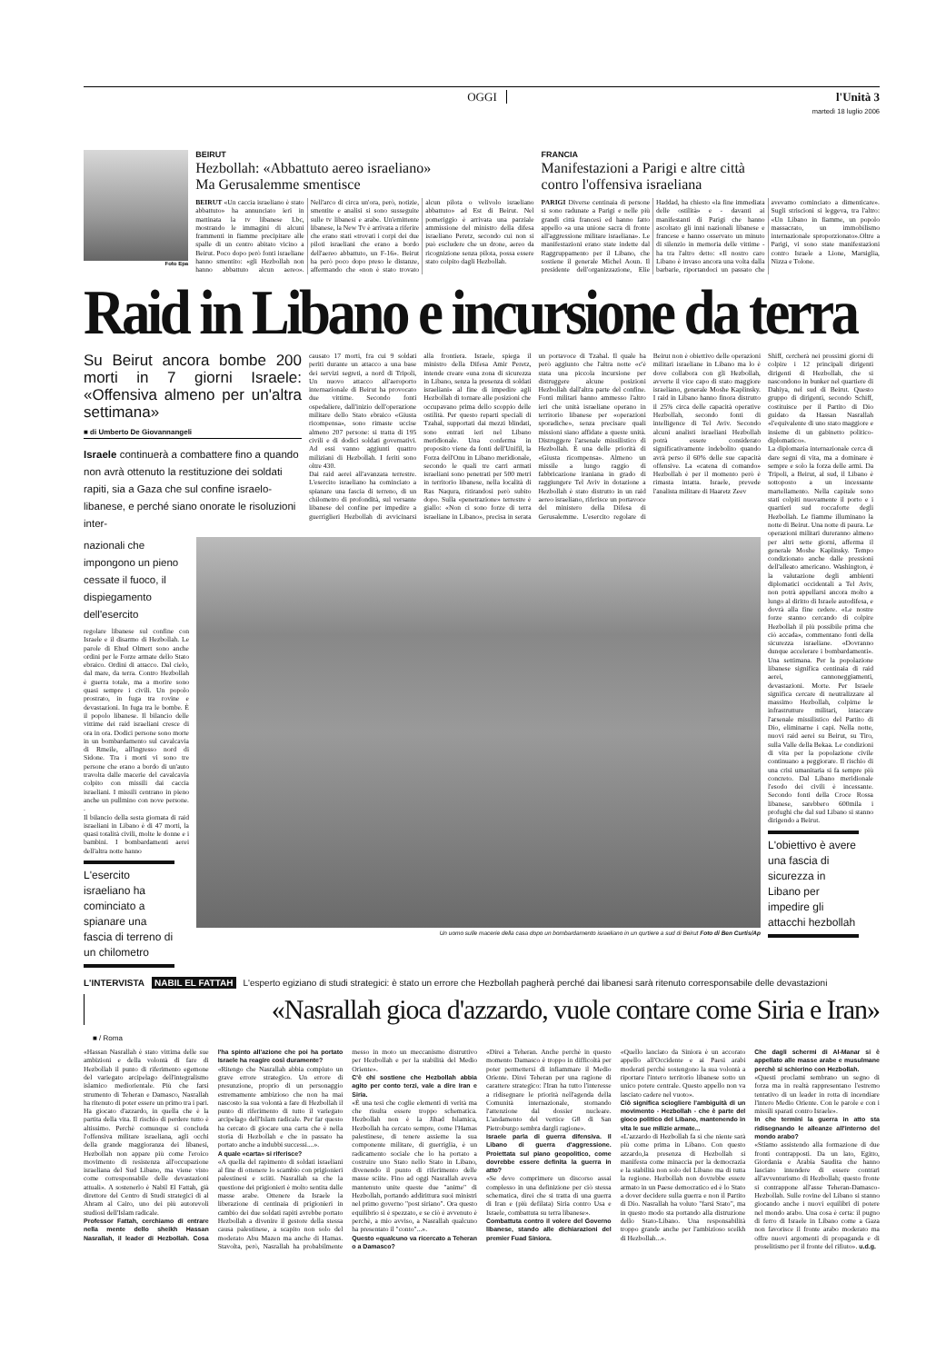OGGI l'Unità 3
martedì 18 luglio 2006
Foto Epa
BEIRUT
Hezbollah: «Abbattuto aereo israeliano»
Ma Gerusalemme smentisce
BEIRUT «Un caccia israeliano è stato abbattuto» ha annunciato ieri in mattinata la tv libanese Lbc, mostrando le immagini di alcuni frammenti in fiamme precipitare alle spalle di un centro abitato vicino a Beirut. Poco dopo però fonti israeliane hanno smentito: «gli Hezbollah non hanno abbattuto alcun aereo». Nell'arco di circa un'ora, però, notizie, smentite e analisi si sono susseguite sulle tv libanesi e arabe. Un'emittente libanese, la New Tv è arrivata a riferire che erano stati «trovati i corpi dei due piloti israeliani che erano a bordo dell'aereo abbattuto, un F-16». Beirut ha però poco dopo preso le distanze, affermando che «non è stato trovato alcun pilota o velivolo israeliano abbattuto» ad Est di Beirut. Nel pomeriggio è arrivata una parziale ammissione del ministro della difesa israeliano Peretz, secondo cui non si può escludere che un drone, aereo da ricognizione senza pilota, possa essere stato colpito dagli Hezbollah.
FRANCIA
Manifestazioni a Parigi e altre città
contro l'offensiva israeliana
PARIGI Diverse centinaia di persone si sono radunate a Parigi e nelle più grandi città francesi ed hanno fatto appello «a una unione sacra di fronte all'aggressione militare israeliana». Le manifestazioni erano state indette dal Raggruppamento per il Libano, che sostiene il generale Michel Aoun. Il presidente dell'organizzazione, Elie Haddad, ha chiesto «la fine immediata delle ostilità» e - davanti ai manifestanti di Parigi che hanno ascoltato gli inni nazionali libanese e francese e hanno osservato un minuto di silenzio in memoria delle vittime - ha tra l'altro detto: «Il nostro caro Libano è invaso ancora una volta dalla barbarie, riportandoci un passato che avevamo cominciato a dimenticare». Sugli striscioni si leggeva, tra l'altro: «Un Libano in fiamme, un popolo massacrato, un immobilismo internazionale sproporzionato».Oltre a Parigi, vi sono state manifestazioni contro Israele a Lione, Marsiglia, Nizza e Tolone.
Raid in Libano e incursione da terra
Su Beirut ancora bombe 200 morti in 7 giorni Israele: «Offensiva almeno per un'altra settimana»
■ di Umberto De Giovannangeli
Israele continuerà a combattere fino a quando non avrà ottenuto la restituzione dei soldati rapiti, sia a Gaza che sul confine israelo-libanese, e perché siano onorate le risoluzioni inter-
causato 17 morti, fra cui 9 soldati periti durante un attacco a una base dei servizi segreti, a nord di Tripoli, Un nuovo attacco all'aeroporto internazionale di Beirut ha provocato due vittime. Secondo fonti ospedaliere, dall'inizio dell'operazione militare dello Stato ebraico «Giusta ricompensa», sono rimaste uccise almeno 207 persone: si tratta di 195 civili e di dodici soldati governativi. Ad essi vanno aggiunti quattro miliziani di Hezbollah. I feriti sono oltre 430.
Dai raid aerei all'avanzata terrestre. L'esercito israeliano ha cominciato a spianare una fascia di terreno, di un chilometro di profondità, sul versante libanese del confine per impedire a guerriglieri Hezbollah di avvicinarsi alla frontiera. Israele, spiega il ministro della Difesa Amir Peretz, intende creare «una zona di sicurezza in Libano, senza la presenza di soldati israeliani» al fine di impedire agli Hezbollah di tornare alle posizioni che occupavano prima dello scoppio delle ostilità. Per questo reparti speciali di Tzahal, supportati dai mezzi blindati, sono entrati ieri nel Libano meridionale. Una conferma in proposito viene da fonti dell'Unifil, la Forza dell'Onu in Libano meridionale, secondo le quali tre carri armati israeliani sono penetrati per 500 metri in territorio libanese, nella località di Ras Naqura, ritirandosi però subito dopo. Sulla «penetrazione» terrestre è giallo: «Non ci sono forze di terra israeliane in Libano», precisa in serata un portavoce di Tzahal. Il quale ha però aggiunto che l'altra notte «c'è stata una piccola incursione per distruggere alcune posizioni Hezbollah dall'altra parte del confine. Fonti militari hanno ammesso l'altro ieri che unità israeliane operano in territorio libanese per «operazioni sporadiche», senza precisare quali missioni siano affidate a queste unità. Distruggere l'arsenale missilistico di Hezbollah. È una delle priorità di «Giusta ricompensa». Almeno un missile a lungo raggio di fabbricazione iraniana in grado di raggiungere Tel Aviv in dotazione a Hezbollah è stato distrutto in un raid aereo israeliano, riferisce un portavoce del ministero della Difesa di Gerusalemme. L'esercito regolare di Beirut non è obiettivo delle operazioni militari israeliane in Libano ma lo è dove collabora con gli Hezbollah, avverte il vice capo di stato maggiore israeliano, generale Moshe Kaplinsky. I raid in Libano hanno finora distrutto il 25% circa delle capacità operative Hezbollah, secondo fonti di intelligence di Tel Aviv. Secondo alcuni analisti israeliani Hezbollah potrà essere considerato significativamente indebolito quando avrà perso il 60% delle sue capacità offensive. La «catena di comando» Hezbollah è per il momento però è rimasta intatta. Israele, prevede l'analista militare di Haaretz Zeev
nazionali che impongono un pieno cessate il fuoco, il dispiegamento dell'esercito
regolare libanese sul confine con Israele e il disarmo di Hezbollah. Le parole di Ehud Olmert sono anche ordini per le Forze armate dello Stato ebraico. Ordini di attacco. Dal cielo, dal mare, da terra. Contro Hezbollah è guerra totale, ma a morire sono quasi sempre i civili. Un popolo prostrato, in fuga tra rovine e devastazioni. In fuga tra le bombe. È il popolo libanese. Il bilancio delle vittime dei raid israeliani cresce di ora in ora. Dodici persone sono morte in un bombardamento sul cavalcavia di Rmeile, all'ingresso nord di Sidone. Tra i morti vi sono tre persone che erano a bordo di un'auto travolta dalle macerie del cavalcavia colpito con missili dai caccia israeliani. I missili centrano in pieno anche un pullmino con nove persone. .
Il bilancio della sesta giornata di raid israeliani in Libano è di 47 morti, la quasi totalità civili, molte le donne e i bambini. I bombardamenti aerei dell'altra notte hanno
L'esercito israeliano ha cominciato a spianare una fascia di terreno di un chilometro
Un uomo sulle macerie della casa dopo un bombardamento israeliano in un qurtiere a sud di Beirut Foto di Ben Curtis/Ap
Shiff, cercherà nei prossimi giorni di colpire i 12 principali dirigenti dirigenti di Hezbollah, che si nascondono in bunker nel quartiere di Dahiya, nel sud di Beirut. Questo gruppo di dirigenti, secondo Schiff, costituisce per il Partito di Dio guidato da Hassan Nasrallah «l'equivalente di uno stato maggiore e insieme di un gabinetto politico-diplomatico».
La diplomazia internazionale cerca di dare segni di vita, ma a dominare è sempre e solo la forza delle armi. Da Tripoli, a Beirut, al sud, il Libano è sottoposto a un incessante martellamento. Nella capitale sono stati colpiti nuovamente il porto e i quartieri sud roccaforte degli Hezbollah. Le fiamme illuminano la notte di Beirut. Una notte di paura. Le operazioni militari dureranno almeno per altri sette giorni, afferma il generale Moshe Kaplinsky. Tempo condizionato anche dalle pressioni dell'alleato americano. Washington, è la valutazione degli ambienti diplomatici occidentali a Tel Aviv, non potrà appellarsi ancora molto a lungo al diritto di Israele autodifesa, e dovrà alla fine cedere. «Le nostre forze stanno cercando di colpire Hezbollah il più possibile prima che ciò accada», commentano fonti della sicurezza israeliane. «Dovranno dunque accelerare i bombardamenti». Una settimana. Per la popolazione libanese significa centinaia di raid aerei, cannoneggiamenti, devastazioni. Morte. Per Israele significa cercare di neutralizzare al massimo Hezbollah, colpirne le infrastrutture militari, intaccare l'arsenale missilistico del Partito di Dio, eliminarne i capi. Nella notte, nuovi raid aerei su Beirut, su Tiro, sulla Valle della Bekaa. Le condizioni di vita per la popolazione civile continuano a peggiorare. Il rischio di una crisi umanitaria si fa sempre più concreto. Dal Libano meridionale l'esodo dei civili è incessante. Secondo fonti della Croce Rossa libanese, sarebbero 600mila i profughi che dal sud Libano si stanno dirigendo a Beirut.
L'obiettivo è avere una fascia di sicurezza in Libano per impedire gli attacchi hezbollah
L'INTERVISTA NABIL EL FATTAH L'esperto egiziano di studi strategici: è stato un errore che Hezbollah pagherà perché dai libanesi sarà ritenuto corresponsabile delle devastazioni
«Nasrallah gioca d'azzardo, vuole contare come Siria e Iran»
■ / Roma
«Hassan Nasrallah è stato vittima delle sue ambizioni e della volontà di fare di Hezbollah il punto di riferimento egemone del variegato arcipelago dell'integralismo islamico mediorientale. Più che farsi strumento di Teheran e Damasco, Nasrallah ha ritenuto di poter essere un primo tra i pari. Ha giocato d'azzardo, in quella che è la partita della vita. Il rischio di perdere tutto è altissimo. Perchè comunque si concluda l'offensiva militare israeliana, agli occhi della grande maggioranza dei libanesi, Hezbollah non appare più come l'eroico movimento di resistenza all'occupazione israeliana del Sud Libano, ma viene visto come corresponsabile delle devastazioni attuali». A sostenerlo è Nabil El Fattah, già direttore del Centro di Studi strategici di al Ahram al Cairo, uno dei più autorevoli studiosi dell'Islam radicale.
Professor Fattah, cerchiamo di entrare nella mente dello sheikh Hassan Nasrallah, il leader di Hezbollah. Cosa l'ha spinto all'azione che poi ha portato Israele ha reagire così duramente?
«Ritengo che Nasrallah abbia compiuto un grave errore strategico. Un errore di presunzione, proprio di un personaggio estremamente ambizioso che non ha mai nascosto la sua volontà a fare di Hezbollah il punto di riferimento di tutto il variegato arcipelago dell'Islam radicale. Per far questo ha cercato di giocare una carta che è nella storia di Hezbollah e che in passato ha portato anche a indubbi successi....».
A quale «carta» si riferisce?
«A quella del rapimento di soldati israeliani al fine di ottenere lo scambio con prigionieri palestinesi e sciiti. Nasrallah sa che la questione dei prigionieri è molto sentita dalle masse arabe. Ottenere da Israele la liberazione di centinaia di prigionieri in cambio dei due soldati rapiti avrebbe portato Hezbollah a divenire il gestore della stessa causa palestinese, a scapito non solo del moderato Abu Mazen ma anche di Hamas. Stavolta, però, Nasrallah ha probabilmente messo in moto un meccanismo distruttivo per Hezbollah e per la stabilità del Medio Oriente».
C'è chi sostiene che Hezbollah abbia agito per conto terzi, vale a dire Iran e Siria.
«È una tesi che coglie elementi di verità ma che risulta essere troppo schematica. Hezbollah non è la Jihad Islamica, Hezbollah ha cercato sempre, come l'Hamas palestinese, di tenere assieme la sua componente militare, di guerriglia, è un radicamento sociale che lo ha portato a costruire uno Stato nello Stato in Libano, divenendo il punto di riferimento delle masse sciite. Fino ad oggi Nasrallah aveva mantenuto unite queste due "anime" di Hezbollah, portando addirittura suoi ministri nel primo governo "post siriano". Ora questo equilibrio si è spezzato, e se ciò è avvenuto è perchè, a mio avviso, a Nasrallah qualcuno ha presentato il "conto"...».
Questo «qualcuno va ricercato a Teheran o a Damasco?
«Direi a Teheran. Anche perchè in questo momento Damasco è troppo in difficoltà per poter permettersi di infiammare il Medio Oriente. Direi Teheran per una ragione di carattere strategico: l'Iran ha tutto l'interesse a ridisegnare le priorità nell'agenda della Comunità internazionale, stornando l'attenzione dal dossier nucleare. L'andamento del vertice G8 di San Pietroburgo sembra dargli ragione».
Israele parla di guerra difensiva. Il Libano di guerra d'aggressione. Proiettata sul piano geopolitico, come dovrebbe essere definita la guerra in atto?
«Se devo comprimere un discorso assai complesso in una definizione per ciò stessa schematica, direi che si tratta di una guerra di Iran e (più defilata) Siria contro Usa e Israele, combattuta su terra libanese».
Combattuta contro il volere del Governo libanese, stando alle dichiarazioni del premier Fuad Siniora.
«Quello lanciato da Siniora è un accorato appello all'Occidente e ai Paesi arabi moderati perchè sostengono la sua volontà a riportare l'intero territorio libanese sotto un unico potere centrale. Questo appello non va lasciato cadere nel vuoto».
Ciò significa sciogliere l'ambiguità di un movimento - Hezbollah - che è parte del gioco politico del Libano, mantenendo in vita le sue milizie armate...
«L'azzardo di Hezbollah fa sì che niente sarà più come prima in Libano. Con questo azzardo,la presenza di Hezbollah si manifesta come minaccia per la democrazia e la stabilità non solo del Libano ma di tutta la regione. Hezbollah non dovrebbe essere armato in un Paese democratico ed è lo Stato a dover decidere sulla guerra e non il Partito di Dio. Nasrallah ha voluto "farsi Stato", ma in questo modo sta portando alla distruzione dello Stato-Libano. Una responsabilità troppo grande anche per l'ambizioso sceikh di Hezbollah...».
Che dagli schermi di Al-Manar si è appellato alle masse arabe e musulmane perchè si schierino con Hezbollah.
«Questi proclami sembrano un segno di forza ma in realtà rappresentano l'estremo tentativo di un leader in rotta di incendiare l'intero Medio Oriente. Con le parole e con i missili sparati contro Israele».
In che termini la guerra in atto sta ridisegnando le alleanze all'interno del mondo arabo?
«Stiamo assistendo alla formazione di due fronti contrapposti. Da un lato, Egitto, Giordania e Arabia Saudita che hanno lasciato intendere di essere contrari all'avventurismo di Hezbollah; questo fronte si contrappone all'asse Teheran-Damasco-Hezbollah. Sulle rovine del Libano si stanno giocando anche i nuovi equilibri di potere nel mondo arabo. Una cosa è certa: il pugno di ferro di Israele in Libano come a Gaza non favorisce il fronte arabo moderato ma offre nuovi argomenti di propaganda e di proselitismo per il fronte del rifiuto». u.d.g.